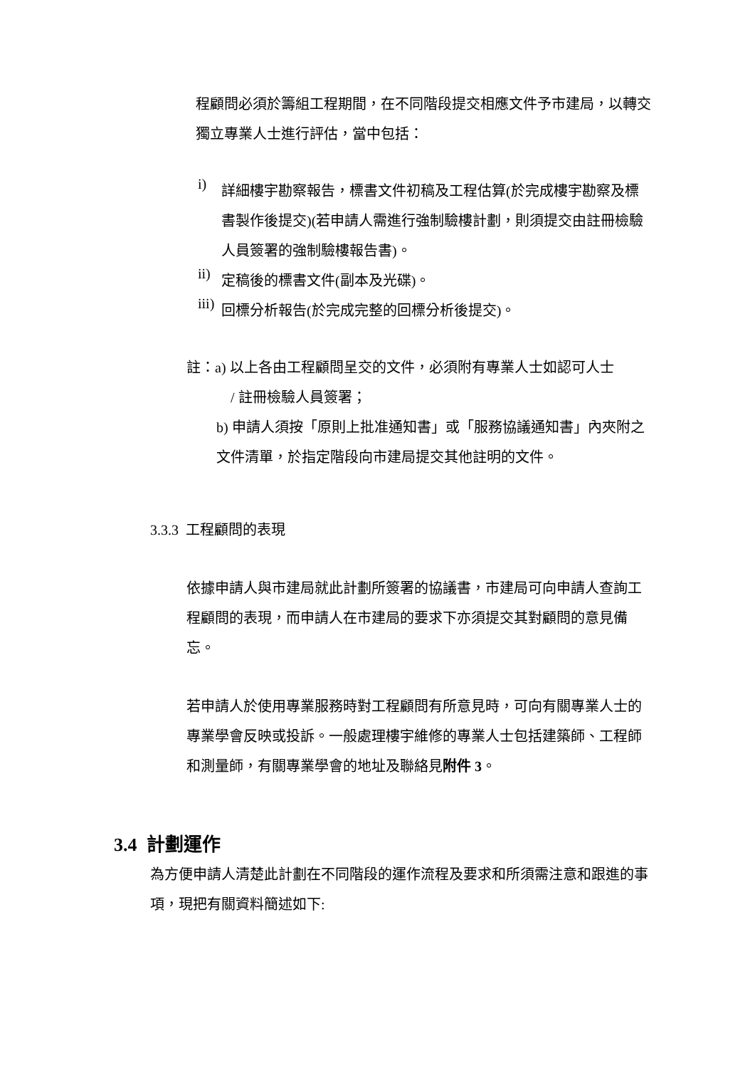程顧問必須於籌組工程期間，在不同階段提交相應文件予市建局，以轉交獨立專業人士進行評估，當中包括：
i)
詳細樓宇勘察報告，標書文件初稿及工程估算(於完成樓宇勘察及標書製作後提交)(若申請人需進行強制驗樓計劃，則須提交由註冊檢驗人員簽署的強制驗樓報告書)。
ii)
定稿後的標書文件(副本及光碟)。
iii)
回標分析報告(於完成完整的回標分析後提交)。
註：a) 以上各由工程顧問呈交的文件，必須附有專業人士如認可人士
/ 註冊檢驗人員簽署；
b) 申請人須按「原則上批准通知書」或「服務協議通知書」內夾附之文件清單，於指定階段向市建局提交其他註明的文件。
3.3.3 工程顧問的表現
依據申請人與市建局就此計劃所簽署的協議書，市建局可向申請人查詢工程顧問的表現，而申請人在市建局的要求下亦須提交其對顧問的意見備忘。
若申請人於使用專業服務時對工程顧問有所意見時，可向有關專業人士的專業學會反映或投訴。一般處理樓宇維修的專業人士包括建築師、工程師和測量師，有關專業學會的地址及聯絡見附件 3。
3.4 計劃運作
為方便申請人清楚此計劃在不同階段的運作流程及要求和所須需注意和跟進的事項，現把有關資料簡述如下: